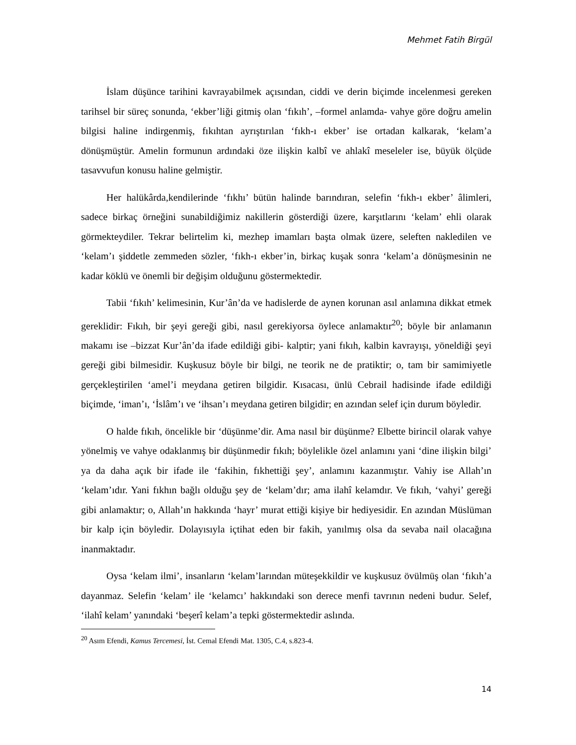Mehmet Fatih Birgül
İslam düşünce tarihini kavrayabilmek açısından, ciddi ve derin biçimde incelenmesi gereken tarihsel bir süreç sonunda, ‘ekber’liği gitmiş olan ‘fıkıh’, –formel anlamda- vahye göre doğru amelin bilgisi haline indirgenmiş, fıkıhtan ayrıştırılan ‘fıkh-ı ekber’ ise ortadan kalkarak, ‘kelam’a dönüşmüştür. Amelin formunun ardındaki öze ilişkin kalbî ve ahlakî meseleler ise, büyük ölçüde tasavvufun konusu haline gelmiştir.
Her halükârda,kendilerinde ‘fıkhı’ bütün halinde barındıran, selefin ‘fıkh-ı ekber’ âlimleri, sadece birkaç örneğini sunabildiğimiz nakillerin gösterdiği üzere, karşıtlarını ‘kelam’ ehli olarak görmekteydiler. Tekrar belirtelim ki, mezhep imamları başta olmak üzere, seleften nakledilen ve ‘kelam’ı şiddetle zemmeden sözler, ‘fıkh-ı ekber’in, birkaç kuşak sonra ‘kelam’a dönüşmesinin ne kadar köklü ve önemli bir değişim olduğunu göstermektedir.
Tabii ‘fıkıh’ kelimesinin, Kur’ân’da ve hadislerde de aynen korunan asıl anlamına dikkat etmek gereklidir: Fıkıh, bir şeyi gereği gibi, nasıl gerekiyorsa öylece anlamaktır<sup>20</sup>; böyle bir anlamanın makamı ise –bizzat Kur’ân’da ifade edildiği gibi- kalptir; yani fıkıh, kalbin kavrayışı, yöneldiği şeyi gereği gibi bilmesidir. Kuşkusuz böyle bir bilgi, ne teorik ne de pratiktir; o, tam bir samimiyetle gerçekleştirilen ‘amel’i meydana getiren bilgidir. Kısacası, ünlü Cebrail hadisinde ifade edildiği biçimde, ‘iman’ı, ‘İslâm’ı ve ‘ihsan’ı meydana getiren bilgidir; en azından selef için durum böyledir.
O halde fıkıh, öncelikle bir ‘düşünme’dir. Ama nasıl bir düşünme? Elbette birincil olarak vahye yönelmiş ve vahye odaklanmış bir düşünmedir fıkıh; böylelikle özel anlamını yani ‘dine ilişkin bilgi’ ya da daha açık bir ifade ile ‘fakihin, fıkhettiği şey’, anlamını kazanmıştır. Vahiy ise Allah’ın ‘kelam’ıdır. Yani fıkhın bağlı olduğu şey de ‘kelam’dır; ama ilahî kelamdır. Ve fıkıh, ‘vahyi’ gereği gibi anlamaktır; o, Allah’ın hakkında ‘hayr’ murat ettiği kişiye bir hediyesidir. En azından Müslüman bir kalp için böyledir. Dolayısıyla içtihat eden bir fakih, yanılmış olsa da sevaba nail olacağına inanmaktadır.
Oysa ‘kelam ilmi’, insanların ‘kelam’larından müteşekkildir ve kuşkusuz övülmüş olan ‘fıkıh’a dayanmaz. Selefin ‘kelam’ ile ‘kelamcı’ hakkındaki son derece menfi tavrının nedeni budur. Selef, ‘ilahî kelam’ yanındaki ‘beşerî kelam’a tepki göstermektedir aslında.
<sup>20</sup> Asım Efendi, Kamus Tercemesi, İst. Cemal Efendi Mat. 1305, C.4, s.823-4.
14